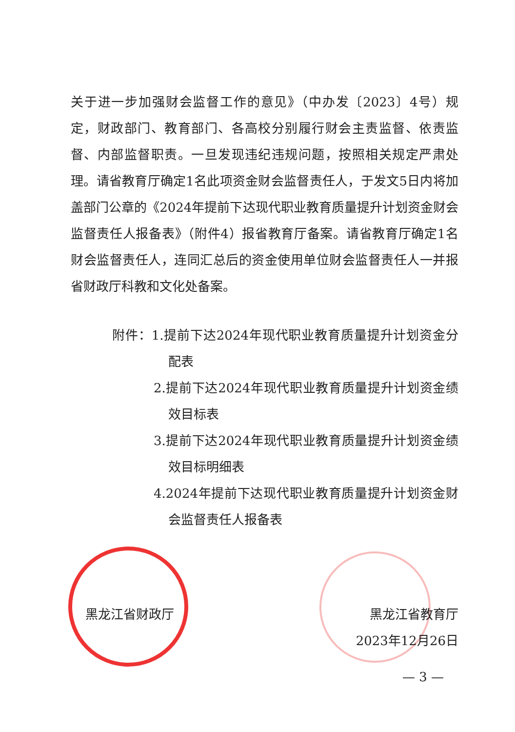关于进一步加强财会监督工作的意见》（中办发〔2023〕4号）规定，财政部门、教育部门、各高校分别履行财会主责监督、依责监督、内部监督职责。一旦发现违纪违规问题，按照相关规定严肃处理。请省教育厅确定1名此项资金财会监督责任人，于发文5日内将加盖部门公章的《2024年提前下达现代职业教育质量提升计划资金财会监督责任人报备表》（附件4）报省教育厅备案。请省教育厅确定1名财会监督责任人，连同汇总后的资金使用单位财会监督责任人一并报省财政厅科教和文化处备案。
附件：1.提前下达2024年现代职业教育质量提升计划资金分配表
2.提前下达2024年现代职业教育质量提升计划资金绩效目标表
3.提前下达2024年现代职业教育质量提升计划资金绩效目标明细表
4.2024年提前下达现代职业教育质量提升计划资金财会监督责任人报备表
黑龙江省财政厅 黑龙江省教育厅
2023年12月26日
— 3 —